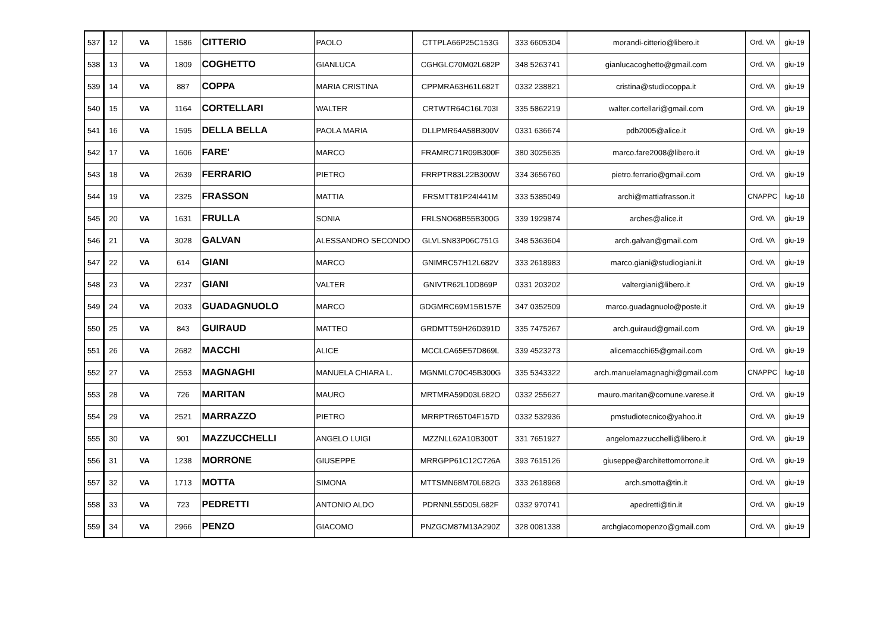| 537 | 12 | VA | 1586 | CITTERIO | PAOLO | CTTPLA66P25C153G | 333 6605304 | morandi-citterio@libero.it | Ord. VA | giu-19 |
| 538 | 13 | VA | 1809 | COGHETTO | GIANLUCA | CGHGLC70M02L682P | 348 5263741 | gianlucacoghetto@gmail.com | Ord. VA | giu-19 |
| 539 | 14 | VA | 887 | COPPA | MARIA CRISTINA | CPPMRA63H61L682T | 0332 238821 | cristina@studiocoppa.it | Ord. VA | giu-19 |
| 540 | 15 | VA | 1164 | CORTELLARI | WALTER | CRTWTR64C16L703I | 335 5862219 | walter.cortellari@gmail.com | Ord. VA | giu-19 |
| 541 | 16 | VA | 1595 | DELLA BELLA | PAOLA MARIA | DLLPMR64A58B300V | 0331 636674 | pdb2005@alice.it | Ord. VA | giu-19 |
| 542 | 17 | VA | 1606 | FARE' | MARCO | FRAMRC71R09B300F | 380 3025635 | marco.fare2008@libero.it | Ord. VA | giu-19 |
| 543 | 18 | VA | 2639 | FERRARIO | PIETRO | FRRPTR83L22B300W | 334 3656760 | pietro.ferrario@gmail.com | Ord. VA | giu-19 |
| 544 | 19 | VA | 2325 | FRASSON | MATTIA | FRSMTT81P24I441M | 333 5385049 | archi@mattiafrasson.it | CNAPPC | lug-18 |
| 545 | 20 | VA | 1631 | FRULLA | SONIA | FRLSNO68B55B300G | 339 1929874 | arches@alice.it | Ord. VA | giu-19 |
| 546 | 21 | VA | 3028 | GALVAN | ALESSANDRO SECONDO | GLVLSN83P06C751G | 348 5363604 | arch.galvan@gmail.com | Ord. VA | giu-19 |
| 547 | 22 | VA | 614 | GIANI | MARCO | GNIMRC57H12L682V | 333 2618983 | marco.giani@studiogiani.it | Ord. VA | giu-19 |
| 548 | 23 | VA | 2237 | GIANI | VALTER | GNIVTR62L10D869P | 0331 203202 | valtergiani@libero.it | Ord. VA | giu-19 |
| 549 | 24 | VA | 2033 | GUADAGNUOLO | MARCO | GDGMRC69M15B157E | 347 0352509 | marco.guadagnuolo@poste.it | Ord. VA | giu-19 |
| 550 | 25 | VA | 843 | GUIRAUD | MATTEO | GRDMTT59H26D391D | 335 7475267 | arch.guiraud@gmail.com | Ord. VA | giu-19 |
| 551 | 26 | VA | 2682 | MACCHI | ALICE | MCCLCA65E57D869L | 339 4523273 | alicemacchi65@gmail.com | Ord. VA | giu-19 |
| 552 | 27 | VA | 2553 | MAGNAGHI | MANUELA CHIARA L. | MGNMLC70C45B300G | 335 5343322 | arch.manuelamagnaghi@gmail.com | CNAPPC | lug-18 |
| 553 | 28 | VA | 726 | MARITAN | MAURO | MRTMRA59D03L682O | 0332 255627 | mauro.maritan@comune.varese.it | Ord. VA | giu-19 |
| 554 | 29 | VA | 2521 | MARRAZZO | PIETRO | MRRPTR65T04F157D | 0332 532936 | pmstudiotecnico@yahoo.it | Ord. VA | giu-19 |
| 555 | 30 | VA | 901 | MAZZUCCHELLI | ANGELO LUIGI | MZZNLL62A10B300T | 331 7651927 | angelomazzucchelli@libero.it | Ord. VA | giu-19 |
| 556 | 31 | VA | 1238 | MORRONE | GIUSEPPE | MRRGPP61C12C726A | 393 7615126 | giuseppe@architettomorrone.it | Ord. VA | giu-19 |
| 557 | 32 | VA | 1713 | MOTTA | SIMONA | MTTSMN68M70L682G | 333 2618968 | arch.smotta@tin.it | Ord. VA | giu-19 |
| 558 | 33 | VA | 723 | PEDRETTI | ANTONIO ALDO | PDRNNL55D05L682F | 0332 970741 | apedretti@tin.it | Ord. VA | giu-19 |
| 559 | 34 | VA | 2966 | PENZO | GIACOMO | PNZGCM87M13A290Z | 328 0081338 | archgiacomopenzo@gmail.com | Ord. VA | giu-19 |